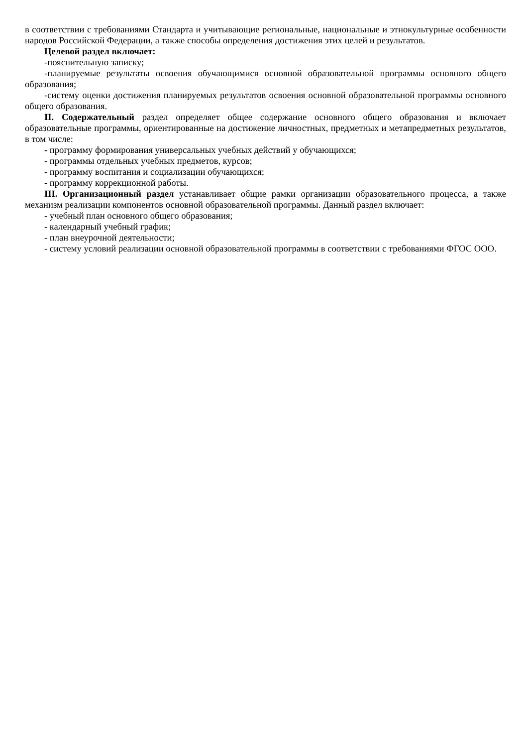в соответствии с требованиями Стандарта и учитывающие региональные, национальные и этнокультурные особенности народов Российской Федерации, а также способы определения достижения этих целей и результатов.
Целевой раздел включает:
-пояснительную записку;
-планируемые результаты освоения обучающимися основной образовательной программы основного общего образования;
-систему оценки достижения планируемых результатов освоения основной образовательной программы основного общего образования.
II. Содержательный раздел определяет общее содержание основного общего образования и включает образовательные программы, ориентированные на достижение личностных, предметных и метапредметных результатов, в том числе:
- программу формирования универсальных учебных действий у обучающихся;
- программы отдельных учебных предметов, курсов;
- программу воспитания и социализации обучающихся;
- программу коррекционной работы.
III. Организационный раздел устанавливает общие рамки организации образовательного процесса, а также механизм реализации компонентов основной образовательной программы. Данный раздел включает:
- учебный план основного общего образования;
- календарный учебный график;
- план внеурочной деятельности;
- систему условий реализации основной образовательной программы в соответствии с требованиями ФГОС ООО.